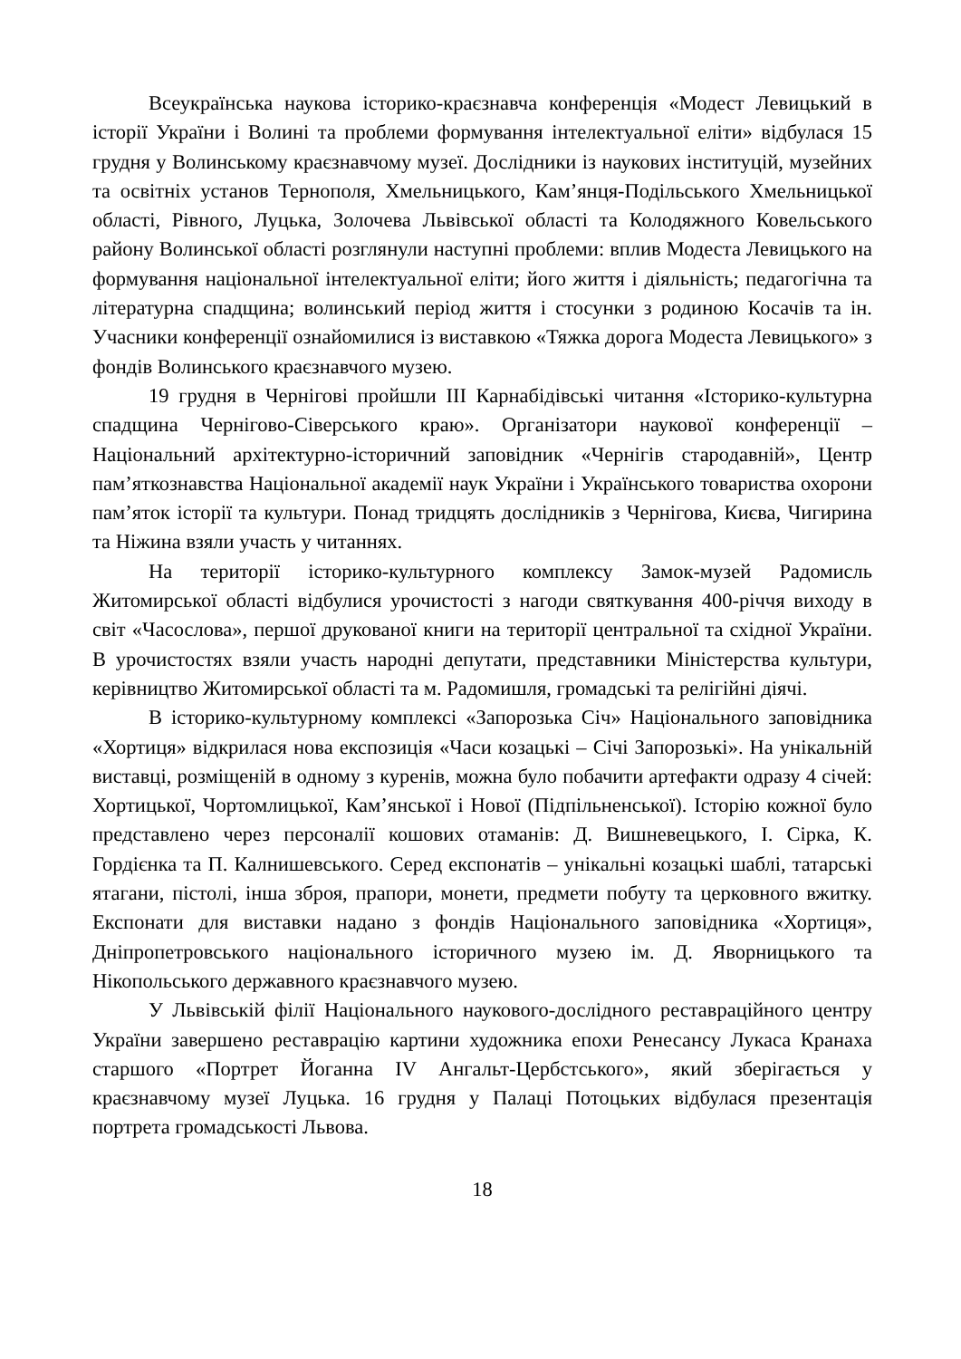Всеукраїнська наукова історико-краєзнавча конференція «Модест Левицький в історії України і Волині та проблеми формування інтелектуальної еліти» відбулася 15 грудня у Волинському краєзнавчому музеї. Дослідники із наукових інституцій, музейних та освітніх установ Тернополя, Хмельницького, Кам’янця-Подільського Хмельницької області, Рівного, Луцька, Золочева Львівської області та Колодяжного Ковельського району Волинської області розглянули наступні проблеми: вплив Модеста Левицького на формування національної інтелектуальної еліти; його життя і діяльність; педагогічна та літературна спадщина; волинський період життя і стосунки з родиною Косачів та ін. Учасники конференції ознайомилися із виставкою «Тяжка дорога Модеста Левицького» з фондів Волинського краєзнавчого музею.
19 грудня в Чернігові пройшли ІІІ Карнабідівські читання «Історико-культурна спадщина Чернігово-Сіверського краю». Організатори наукової конференції – Національний архітектурно-історичний заповідник «Чернігів стародавній», Центр пам’яткознавства Національної академії наук України і Українського товариства охорони пам’яток історії та культури. Понад тридцять дослідників з Чернігова, Києва, Чигирина та Ніжина взяли участь у читаннях.
На території історико-культурного комплексу Замок-музей Радомисль Житомирської області відбулися урочистості з нагоди святкування 400-річчя виходу в світ «Часослова», першої друкованої книги на території центральної та східної України. В урочистостях взяли участь народні депутати, представники Міністерства культури, керівництво Житомирської області та м. Радомишля, громадські та релігійні діячі.
В історико-культурному комплексі «Запорозька Січ» Національного заповідника «Хортиця» відкрилася нова експозиція «Часи козацькі – Січі Запорозькі». На унікальній виставці, розміщеній в одному з куренів, можна було побачити артефакти одразу 4 січей: Хортицької, Чортомлицької, Кам’янської і Нової (Підпільненської). Історію кожної було представлено через персоналії кошових отаманів: Д. Вишневецького, І. Сірка, К. Гордієнка та П. Калнишевського. Серед експонатів – унікальні козацькі шаблі, татарські ятагани, пістолі, інша зброя, прапори, монети, предмети побуту та церковного вжитку. Експонати для виставки надано з фондів Національного заповідника «Хортиця», Дніпропетровського національного історичного музею ім. Д. Яворницького та Нікопольського державного краєзнавчого музею.
У Львівській філії Національного наукового-дослідного реставраційного центру України завершено реставрацію картини художника епохи Ренесансу Лукаса Кранаха старшого «Портрет Йоганна IV Ангальт-Цербстського», який зберігається у краєзнавчому музеї Луцька. 16 грудня у Палаці Потоцьких відбулася презентація портрета громадськості Львова.
18